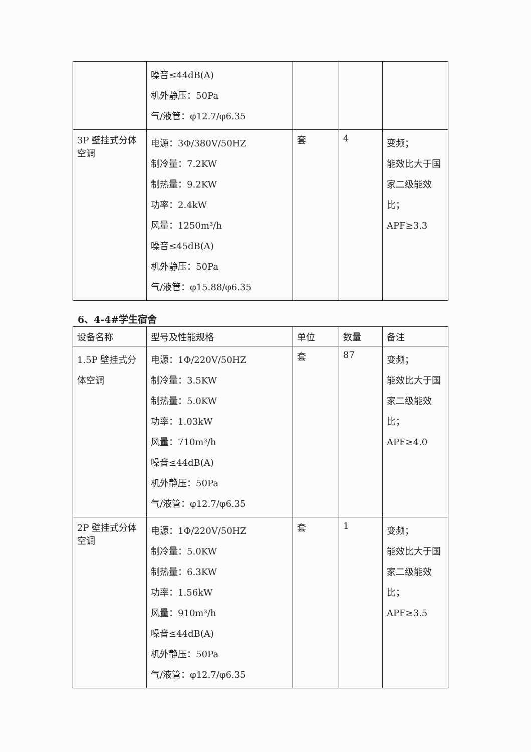| | 噪音≤44dB(A) 机外静压：50Pa 气/液管：φ12.7/φ6.35 | | | |
| 3P 壁挂式分体空调 | 电源：3Φ/380V/50HZ 制冷量：7.2KW 制热量：9.2KW 功率：2.4kW 风量：1250m³/h 噪音≤45dB(A) 机外静压：50Pa 气/液管：φ15.88/φ6.35 | 套 | 4 | 变频； 能效比大于国家二级能效比； APF≥3.3 |
6、4-4#学生宿舍
| 设备名称 | 型号及性能规格 | 单位 | 数量 | 备注 |
| --- | --- | --- | --- | --- |
| 1.5P 壁挂式分体空调 | 电源：1Φ/220V/50HZ 制冷量：3.5KW 制热量：5.0KW 功率：1.03kW 风量：710m³/h 噪音≤44dB(A) 机外静压：50Pa 气/液管：φ12.7/φ6.35 | 套 | 87 | 变频； 能效比大于国家二级能效比； APF≥4.0 |
| 2P 壁挂式分体空调 | 电源：1Φ/220V/50HZ 制冷量：5.0KW 制热量：6.3KW 功率：1.56kW 风量：910m³/h 噪音≤44dB(A) 机外静压：50Pa 气/液管：φ12.7/φ6.35 | 套 | 1 | 变频； 能效比大于国家二级能效比； APF≥3.5 |